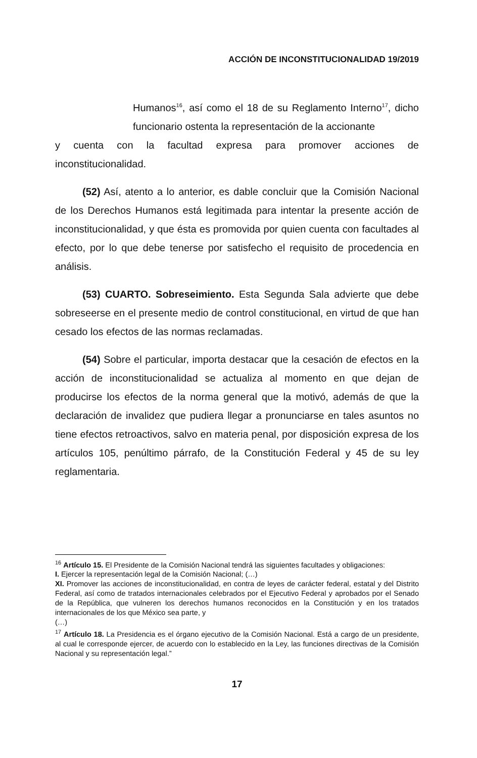ACCIÓN DE INCONSTITUCIONALIDAD 19/2019
Humanos<sup>16</sup>, así como el 18 de su Reglamento Interno<sup>17</sup>, dicho funcionario ostenta la representación de la accionante
y cuenta con la facultad expresa para promover acciones de inconstitucionalidad.
(52) Así, atento a lo anterior, es dable concluir que la Comisión Nacional de los Derechos Humanos está legitimada para intentar la presente acción de inconstitucionalidad, y que ésta es promovida por quien cuenta con facultades al efecto, por lo que debe tenerse por satisfecho el requisito de procedencia en análisis.
(53) CUARTO. Sobreseimiento. Esta Segunda Sala advierte que debe sobreseerse en el presente medio de control constitucional, en virtud de que han cesado los efectos de las normas reclamadas.
(54) Sobre el particular, importa destacar que la cesación de efectos en la acción de inconstitucionalidad se actualiza al momento en que dejan de producirse los efectos de la norma general que la motivó, además de que la declaración de invalidez que pudiera llegar a pronunciarse en tales asuntos no tiene efectos retroactivos, salvo en materia penal, por disposición expresa de los artículos 105, penúltimo párrafo, de la Constitución Federal y 45 de su ley reglamentaria.
<sup>16</sup> Artículo 15. El Presidente de la Comisión Nacional tendrá las siguientes facultades y obligaciones:
I. Ejercer la representación legal de la Comisión Nacional; (…)
XI. Promover las acciones de inconstitucionalidad, en contra de leyes de carácter federal, estatal y del Distrito Federal, así como de tratados internacionales celebrados por el Ejecutivo Federal y aprobados por el Senado de la República, que vulneren los derechos humanos reconocidos en la Constitución y en los tratados internacionales de los que México sea parte, y
(…)
<sup>17</sup> Artículo 18. La Presidencia es el órgano ejecutivo de la Comisión Nacional. Está a cargo de un presidente, al cual le corresponde ejercer, de acuerdo con lo establecido en la Ley, las funciones directivas de la Comisión Nacional y su representación legal.”
17